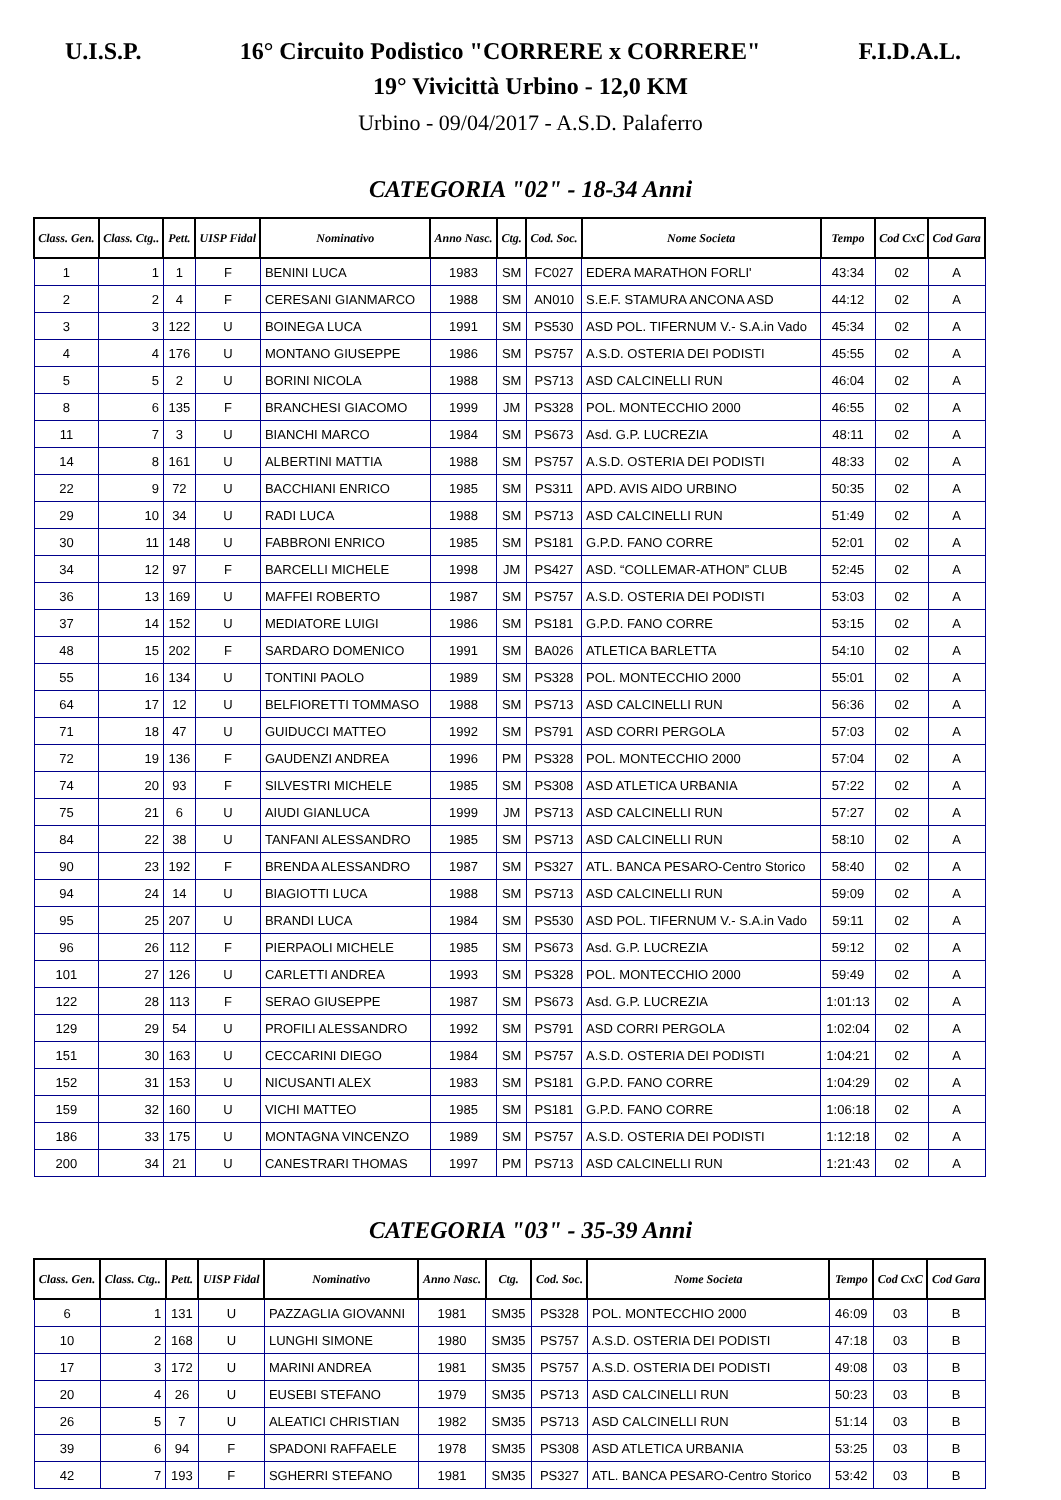U.I.S.P. 16° Circuito Podistico "CORRERE x CORRERE" F.I.D.A.L.
19° Vivicittà Urbino - 12,0 KM
Urbino - 09/04/2017 - A.S.D. Palaferro
CATEGORIA "02" - 18-34 Anni
| Class. Gen. | Class. Ctg.. | Pett. | UISP Fidal | Nominativo | Anno Nasc. | Ctg. | Cod. Soc. | Nome Societa | Tempo | Cod CxC | Cod Gara |
| --- | --- | --- | --- | --- | --- | --- | --- | --- | --- | --- | --- |
| 1 | 1 | 1 | F | BENINI LUCA | 1983 | SM | FC027 | EDERA MARATHON FORLI' | 43:34 | 02 | A |
| 2 | 2 | 4 | F | CERESANI GIANMARCO | 1988 | SM | AN010 | S.E.F. STAMURA ANCONA ASD | 44:12 | 02 | A |
| 3 | 3 | 122 | U | BOINEGA LUCA | 1991 | SM | PS530 | ASD POL. TIFERNUM V.- S.A.in Vado | 45:34 | 02 | A |
| 4 | 4 | 176 | U | MONTANO GIUSEPPE | 1986 | SM | PS757 | A.S.D. OSTERIA DEI PODISTI | 45:55 | 02 | A |
| 5 | 5 | 2 | U | BORINI NICOLA | 1988 | SM | PS713 | ASD CALCINELLI RUN | 46:04 | 02 | A |
| 8 | 6 | 135 | F | BRANCHESI GIACOMO | 1999 | JM | PS328 | POL. MONTECCHIO 2000 | 46:55 | 02 | A |
| 11 | 7 | 3 | U | BIANCHI MARCO | 1984 | SM | PS673 | Asd. G.P. LUCREZIA | 48:11 | 02 | A |
| 14 | 8 | 161 | U | ALBERTINI MATTIA | 1988 | SM | PS757 | A.S.D. OSTERIA DEI PODISTI | 48:33 | 02 | A |
| 22 | 9 | 72 | U | BACCHIANI ENRICO | 1985 | SM | PS311 | APD. AVIS AIDO URBINO | 50:35 | 02 | A |
| 29 | 10 | 34 | U | RADI LUCA | 1988 | SM | PS713 | ASD CALCINELLI RUN | 51:49 | 02 | A |
| 30 | 11 | 148 | U | FABBRONI ENRICO | 1985 | SM | PS181 | G.P.D. FANO CORRE | 52:01 | 02 | A |
| 34 | 12 | 97 | F | BARCELLI MICHELE | 1998 | JM | PS427 | ASD. “COLLEMAR-ATHON” CLUB | 52:45 | 02 | A |
| 36 | 13 | 169 | U | MAFFEI ROBERTO | 1987 | SM | PS757 | A.S.D. OSTERIA DEI PODISTI | 53:03 | 02 | A |
| 37 | 14 | 152 | U | MEDIATORE LUIGI | 1986 | SM | PS181 | G.P.D. FANO CORRE | 53:15 | 02 | A |
| 48 | 15 | 202 | F | SARDARO DOMENICO | 1991 | SM | BA026 | ATLETICA BARLETTA | 54:10 | 02 | A |
| 55 | 16 | 134 | U | TONTINI PAOLO | 1989 | SM | PS328 | POL. MONTECCHIO 2000 | 55:01 | 02 | A |
| 64 | 17 | 12 | U | BELFIORETTI TOMMASO | 1988 | SM | PS713 | ASD CALCINELLI RUN | 56:36 | 02 | A |
| 71 | 18 | 47 | U | GUIDUCCI MATTEO | 1992 | SM | PS791 | ASD CORRI PERGOLA | 57:03 | 02 | A |
| 72 | 19 | 136 | F | GAUDENZI ANDREA | 1996 | PM | PS328 | POL. MONTECCHIO 2000 | 57:04 | 02 | A |
| 74 | 20 | 93 | F | SILVESTRI MICHELE | 1985 | SM | PS308 | ASD ATLETICA URBANIA | 57:22 | 02 | A |
| 75 | 21 | 6 | U | AIUDI GIANLUCA | 1999 | JM | PS713 | ASD CALCINELLI RUN | 57:27 | 02 | A |
| 84 | 22 | 38 | U | TANFANI ALESSANDRO | 1985 | SM | PS713 | ASD CALCINELLI RUN | 58:10 | 02 | A |
| 90 | 23 | 192 | F | BRENDA ALESSANDRO | 1987 | SM | PS327 | ATL. BANCA PESARO-Centro Storico | 58:40 | 02 | A |
| 94 | 24 | 14 | U | BIAGIOTTI LUCA | 1988 | SM | PS713 | ASD CALCINELLI RUN | 59:09 | 02 | A |
| 95 | 25 | 207 | U | BRANDI LUCA | 1984 | SM | PS530 | ASD POL. TIFERNUM V.- S.A.in Vado | 59:11 | 02 | A |
| 96 | 26 | 112 | F | PIERPAOLI MICHELE | 1985 | SM | PS673 | Asd. G.P. LUCREZIA | 59:12 | 02 | A |
| 101 | 27 | 126 | U | CARLETTI ANDREA | 1993 | SM | PS328 | POL. MONTECCHIO 2000 | 59:49 | 02 | A |
| 122 | 28 | 113 | F | SERAO GIUSEPPE | 1987 | SM | PS673 | Asd. G.P. LUCREZIA | 1:01:13 | 02 | A |
| 129 | 29 | 54 | U | PROFILI ALESSANDRO | 1992 | SM | PS791 | ASD CORRI PERGOLA | 1:02:04 | 02 | A |
| 151 | 30 | 163 | U | CECCARINI DIEGO | 1984 | SM | PS757 | A.S.D. OSTERIA DEI PODISTI | 1:04:21 | 02 | A |
| 152 | 31 | 153 | U | NICUSANTI ALEX | 1983 | SM | PS181 | G.P.D. FANO CORRE | 1:04:29 | 02 | A |
| 159 | 32 | 160 | U | VICHI MATTEO | 1985 | SM | PS181 | G.P.D. FANO CORRE | 1:06:18 | 02 | A |
| 186 | 33 | 175 | U | MONTAGNA VINCENZO | 1989 | SM | PS757 | A.S.D. OSTERIA DEI PODISTI | 1:12:18 | 02 | A |
| 200 | 34 | 21 | U | CANESTRARI THOMAS | 1997 | PM | PS713 | ASD CALCINELLI RUN | 1:21:43 | 02 | A |
CATEGORIA "03" - 35-39 Anni
| Class. Gen. | Class. Ctg.. | Pett. | UISP Fidal | Nominativo | Anno Nasc. | Ctg. | Cod. Soc. | Nome Societa | Tempo | Cod CxC | Cod Gara |
| --- | --- | --- | --- | --- | --- | --- | --- | --- | --- | --- | --- |
| 6 | 1 | 131 | U | PAZZAGLIA GIOVANNI | 1981 | SM35 | PS328 | POL. MONTECCHIO 2000 | 46:09 | 03 | B |
| 10 | 2 | 168 | U | LUNGHI SIMONE | 1980 | SM35 | PS757 | A.S.D. OSTERIA DEI PODISTI | 47:18 | 03 | B |
| 17 | 3 | 172 | U | MARINI ANDREA | 1981 | SM35 | PS757 | A.S.D. OSTERIA DEI PODISTI | 49:08 | 03 | B |
| 20 | 4 | 26 | U | EUSEBI STEFANO | 1979 | SM35 | PS713 | ASD CALCINELLI RUN | 50:23 | 03 | B |
| 26 | 5 | 7 | U | ALEATICI CHRISTIAN | 1982 | SM35 | PS713 | ASD CALCINELLI RUN | 51:14 | 03 | B |
| 39 | 6 | 94 | F | SPADONI RAFFAELE | 1978 | SM35 | PS308 | ASD ATLETICA URBANIA | 53:25 | 03 | B |
| 42 | 7 | 193 | F | SGHERRI STEFANO | 1981 | SM35 | PS327 | ATL. BANCA PESARO-Centro Storico | 53:42 | 03 | B |